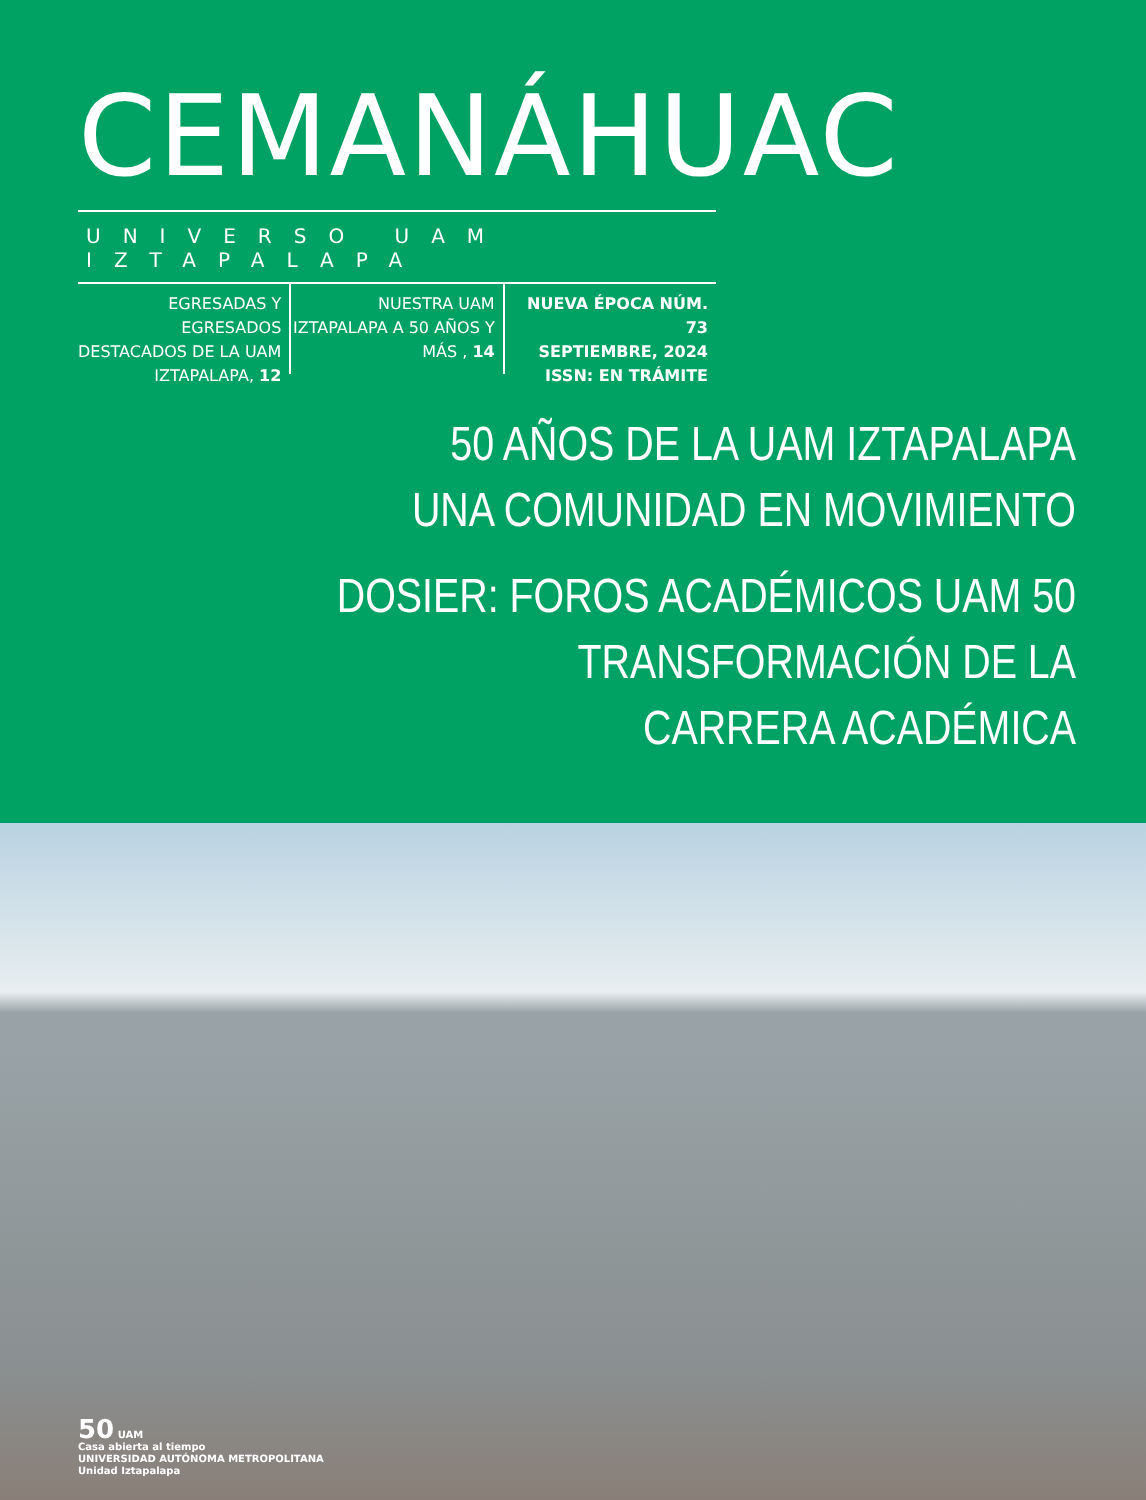CEMANÁHUAC
UNIVERSO UAM IZTAPALAPA
EGRESADAS Y EGRESADOS DESTACADOS DE LA UAM IZTAPALAPA, 12
NUESTRA UAM IZTAPALAPA A 50 AÑOS Y MÁS , 14
NUEVA ÉPOCA NÚM. 73
SEPTIEMBRE, 2024
ISSN: EN TRÁMITE
50 AÑOS DE LA UAM IZTAPALAPA
UNA COMUNIDAD EN MOVIMIENTO
DOSIER: FOROS ACADÉMICOS UAM 50
TRANSFORMACIÓN DE LA
CARRERA ACADÉMICA
50 UAM
Casa abierta al tiempo
UNIVERSIDAD AUTÓNOMA METROPOLITANA
Unidad Iztapalapa